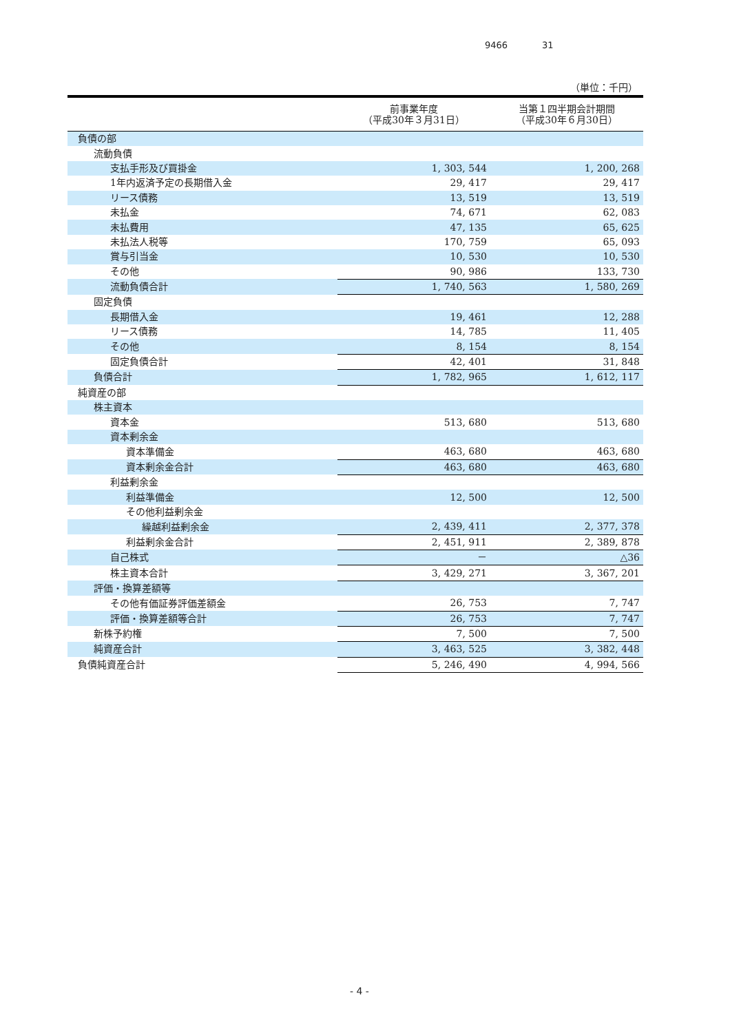9466 31
（単位：千円）
| | 前事業年度 （平成30年３月31日） | 当第１四半期会計期間 （平成30年６月30日） |
| --- | --- | --- |
| 負債の部 | | |
| 流動負債 | | |
| 支払手形及び買掛金 | 1, 303, 544 | 1, 200, 268 |
| 1年内返済予定の長期借入金 | 29, 417 | 29, 417 |
| リース債務 | 13, 519 | 13, 519 |
| 未払金 | 74, 671 | 62, 083 |
| 未払費用 | 47, 135 | 65, 625 |
| 未払法人税等 | 170, 759 | 65, 093 |
| 賞与引当金 | 10, 530 | 10, 530 |
| その他 | 90, 986 | 133, 730 |
| 流動負債合計 | 1, 740, 563 | 1, 580, 269 |
| 固定負債 | | |
| 長期借入金 | 19, 461 | 12, 288 |
| リース債務 | 14, 785 | 11, 405 |
| その他 | 8, 154 | 8, 154 |
| 固定負債合計 | 42, 401 | 31, 848 |
| 負債合計 | 1, 782, 965 | 1, 612, 117 |
| 純資産の部 | | |
| 株主資本 | | |
| 資本金 | 513, 680 | 513, 680 |
| 資本剰余金 | | |
| 資本準備金 | 463, 680 | 463, 680 |
| 資本剰余金合計 | 463, 680 | 463, 680 |
| 利益剰余金 | | |
| 利益準備金 | 12, 500 | 12, 500 |
| その他利益剰余金 | | |
| 繰越利益剰余金 | 2, 439, 411 | 2, 377, 378 |
| 利益剰余金合計 | 2, 451, 911 | 2, 389, 878 |
| 自己株式 | － | △36 |
| 株主資本合計 | 3, 429, 271 | 3, 367, 201 |
| 評価・換算差額等 | | |
| その他有価証券評価差額金 | 26, 753 | 7, 747 |
| 評価・換算差額等合計 | 26, 753 | 7, 747 |
| 新株予約権 | 7, 500 | 7, 500 |
| 純資産合計 | 3, 463, 525 | 3, 382, 448 |
| 負債純資産合計 | 5, 246, 490 | 4, 994, 566 |
- 4 -